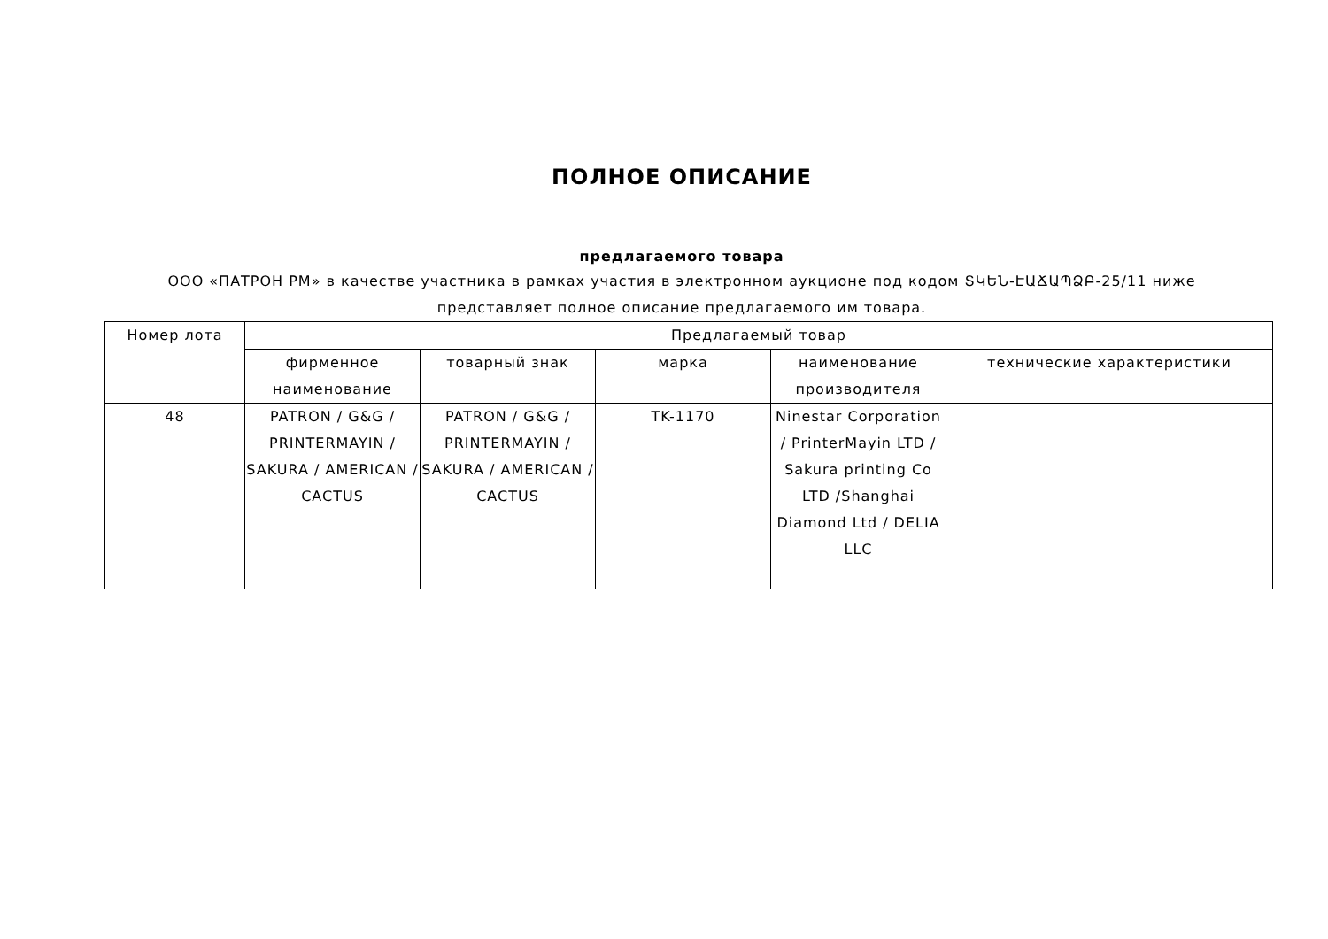ПОЛНОЕ ОПИСАНИЕ
предлагаемого товара
ООО «ПАТРОН РМ» в качестве участника в рамках участия в электронном аукционе под кодом ՏԿԵՆ-ԷԱՃԱՊՁԲ-25/11 ниже представляет полное описание предлагаемого им товара.
| Номер лота | Предлагаемый товар | | | | |
| --- | --- | --- | --- | --- | --- |
| | фирменное наименование | товарный знак | марка | наименование производителя | технические характеристики |
| 48 | PATRON / G&G / PRINTERMAYIN / SAKURA / AMERICAN / CACTUS | PATRON / G&G / PRINTERMAYIN / SAKURA / AMERICAN / CACTUS | TK-1170 | Ninestar Corporation / PrinterMayin LTD / Sakura printing Co LTD /Shanghai Diamond Ltd / DELIA LLC | |